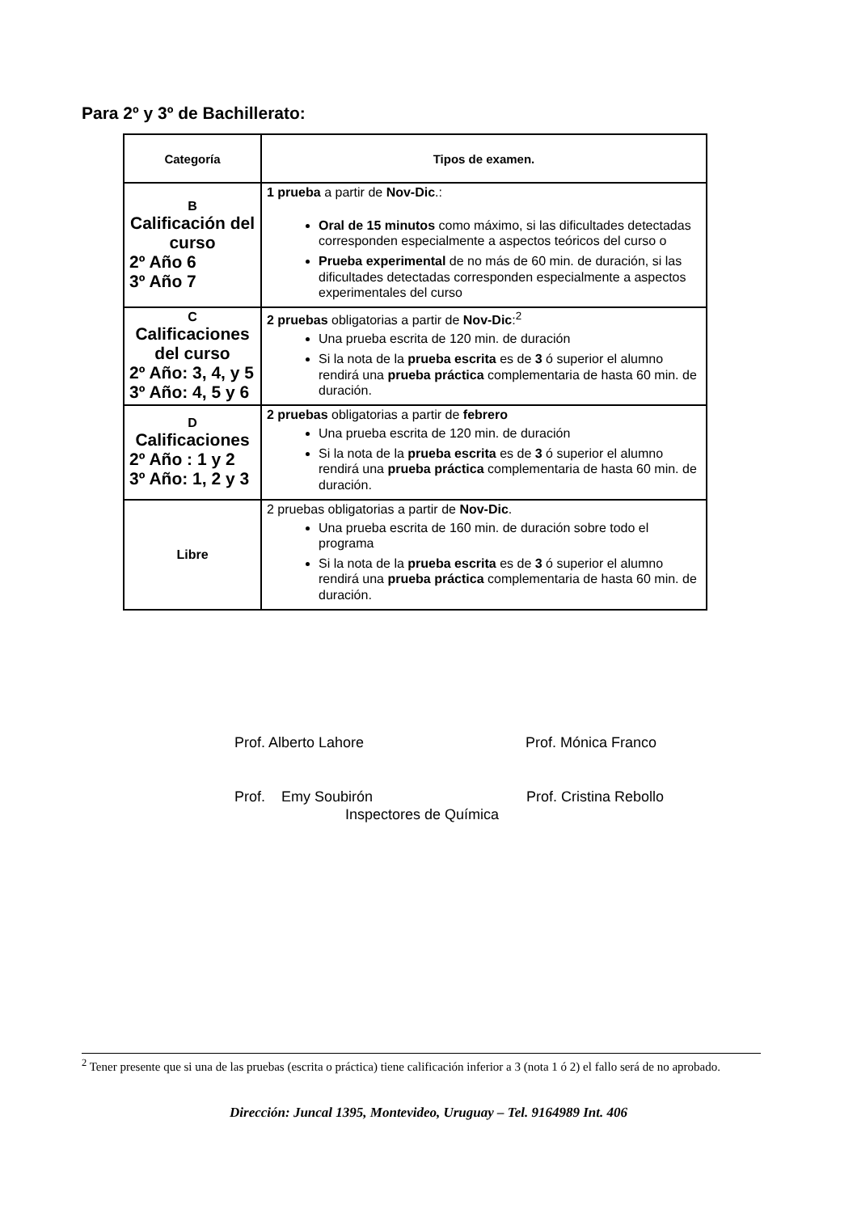Para 2º y 3º de Bachillerato:
| Categoría | Tipos de examen. |
| --- | --- |
| B Calificación del curso 2º Año 6 3º Año 7 | 1 prueba a partir de Nov-Dic .: Oral de 15 minutos como máximo, si las dificultades detectadas corresponden especialmente a aspectos teóricos del curso o Prueba experimental de no más de 60 min. de duración, si las dificultades detectadas corresponden especialmente a aspectos experimentales del curso |
| C Calificaciones del curso 2º Año: 3, 4, y 5 3º Año: 4, 5 y 6 | 2 pruebas obligatorias a partir de Nov-Dic :<sup>2</sup> Una prueba escrita de 120 min. de duración Si la nota de la prueba escrita es de 3 ó superior el alumno rendirá una prueba práctica complementaria de hasta 60 min. de duración. |
| D Calificaciones 2º Año : 1 y 2 3º Año: 1, 2 y 3 | 2 pruebas obligatorias a partir de febrero Una prueba escrita de 120 min. de duración Si la nota de la prueba escrita es de 3 ó superior el alumno rendirá una prueba práctica complementaria de hasta 60 min. de duración. |
| Libre | 2 pruebas obligatorias a partir de Nov-Dic . Una prueba escrita de 160 min. de duración sobre todo el programa Si la nota de la prueba escrita es de 3 ó superior el alumno rendirá una prueba práctica complementaria de hasta 60 min. de duración. |
Prof. Alberto Lahore Prof. Mónica Franco
Prof. Emy Soubirón Prof. Cristina Rebollo
Inspectores de Química
<sup>2</sup> Tener presente que si una de las pruebas (escrita o práctica) tiene calificación inferior a 3 (nota 1 ó 2) el fallo será de no aprobado.
Dirección: Juncal 1395, Montevideo, Uruguay – Tel. 9164989 Int. 406